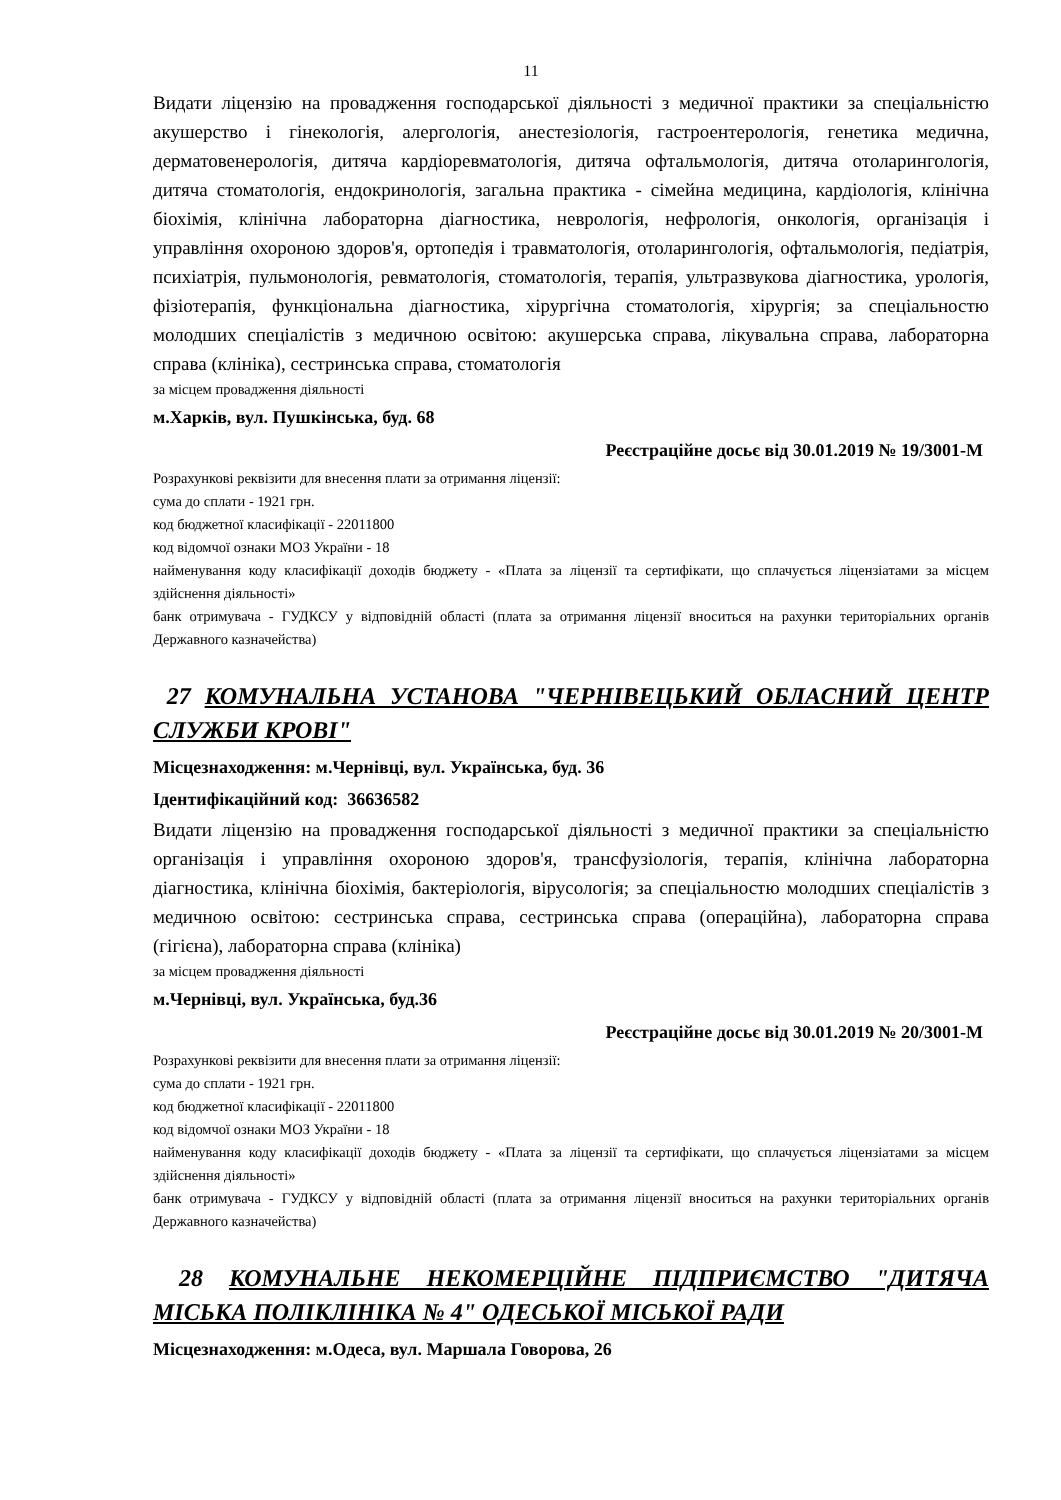11
Видати ліцензію на провадження господарської діяльності з медичної практики за спеціальністю акушерство і гінекологія, алергологія, анестезіологія, гастроентерологія, генетика медична, дерматовенерологія, дитяча кардіоревматологія, дитяча офтальмологія, дитяча отоларингологія, дитяча стоматологія, ендокринологія, загальна практика - сімейна медицина, кардіологія, клінічна біохімія, клінічна лабораторна діагностика, неврологія, нефрологія, онкологія, організація і управління охороною здоров'я, ортопедія і травматологія, отоларингологія, офтальмологія, педіатрія, психіатрія, пульмонологія, ревматологія, стоматологія, терапія, ультразвукова діагностика, урологія, фізіотерапія, функціональна діагностика, хірургічна стоматологія, хірургія; за спеціальностю молодших спеціалістів з медичною освітою: акушерська справа, лікувальна справа, лабораторна справа (клініка), сестринська справа, стоматологія
за місцем провадження діяльності
м.Харків, вул. Пушкінська, буд. 68
Реєстраційне досьє від 30.01.2019 № 19/3001-М
Розрахункові реквізити для внесення плати за отримання ліцензії:
сума до сплати - 1921 грн.
код бюджетної класифікації - 22011800
код відомчої ознаки МОЗ України - 18
найменування коду класифікації доходів бюджету - «Плата за ліцензії та сертифікати, що сплачується ліцензіатами за місцем здійснення діяльності»
банк отримувача - ГУДКСУ у відповідній області (плата за отримання ліцензії вноситься на рахунки територіальних органів Державного казначейства)
27 КОМУНАЛЬНА УСТАНОВА "ЧЕРНІВЕЦЬКИЙ ОБЛАСНИЙ ЦЕНТР СЛУЖБИ КРОВІ"
Місцезнаходження: м.Чернівці, вул. Українська, буд. 36
Ідентифікаційний код: 36636582
Видати ліцензію на провадження господарської діяльності з медичної практики за спеціальністю організація і управління охороною здоров'я, трансфузіологія, терапія, клінічна лабораторна діагностика, клінічна біохімія, бактеріологія, вірусологія; за спеціальностю молодших спеціалістів з медичною освітою: сестринська справа, сестринська справа (операційна), лабораторна справа (гігієна), лабораторна справа (клініка)
за місцем провадження діяльності
м.Чернівці, вул. Українська, буд.36
Реєстраційне досьє від 30.01.2019 № 20/3001-М
Розрахункові реквізити для внесення плати за отримання ліцензії:
сума до сплати - 1921 грн.
код бюджетної класифікації - 22011800
код відомчої ознаки МОЗ України - 18
найменування коду класифікації доходів бюджету - «Плата за ліцензії та сертифікати, що сплачується ліцензіатами за місцем здійснення діяльності»
банк отримувача - ГУДКСУ у відповідній області (плата за отримання ліцензії вноситься на рахунки територіальних органів Державного казначейства)
28 КОМУНАЛЬНЕ НЕКОМЕРЦІЙНЕ ПІДПРИЄМСТВО "ДИТЯЧА МІСЬКА ПОЛІКЛІНІКА № 4" ОДЕСЬКОЇ МІСЬКОЇ РАДИ
Місцезнаходження: м.Одеса, вул. Маршала Говорова, 26